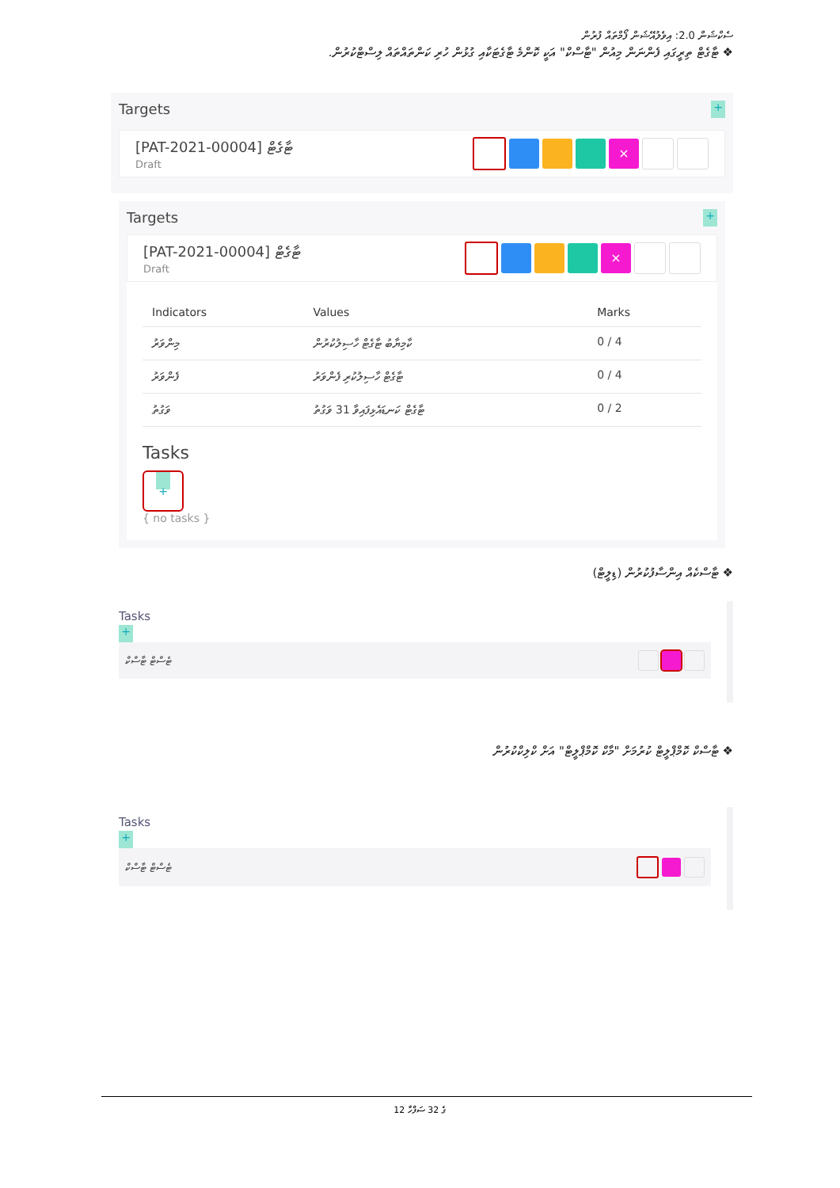ސެކްޝަން 2.0: އިވެލުއޭޝަން ފޯމްތައް ފުރުން
❖ ޓާގެޓް ތިރީގައި ފެންނަން މިއުން "ޓާސްކް" އަކީ ކޮންމެ ޓާގެޓަކާއި ގުޅުން ހުރި ކަންތައްތައް ލިސްޓްކުރުން.
Targets
+
[PAT-2021-00004] ޓާގެޓް
Draft
×
Targets
+
[PAT-2021-00004] ޓާގެޓް
Draft
×
| Indicators | Values | Marks |
| --- | --- | --- |
| މިންވަރު | ކާމިޔާބު ޓާގެޓް ހާސިލުކުރުން | 0 / 4 |
| ފެންވަރު | ޓާގެޓް ހާސިލުކުރި ފެންވަރު | 0 / 4 |
| ވަގުތު | ޓާގެޓް ކަނޑައެޅިފައިވާ 31 ވަގުތު | 0 / 2 |
Tasks
+
{ no tasks }
❖ ޓާސްކެއް އިންސާފުކުރުން (ޑިލީޓް)
Tasks
+
ޓެސްޓް ޓާސްކް
❖ ޓާސްކް ކޮމްޕްލީޓް ކުރުމަށް "މާކް ކޮމްޕްލީޓް" އަށް ކްލިކްކުރުން
Tasks
+
ޓެސްޓް ޓާސްކް
12 ގެ 32 ސަފްހާ